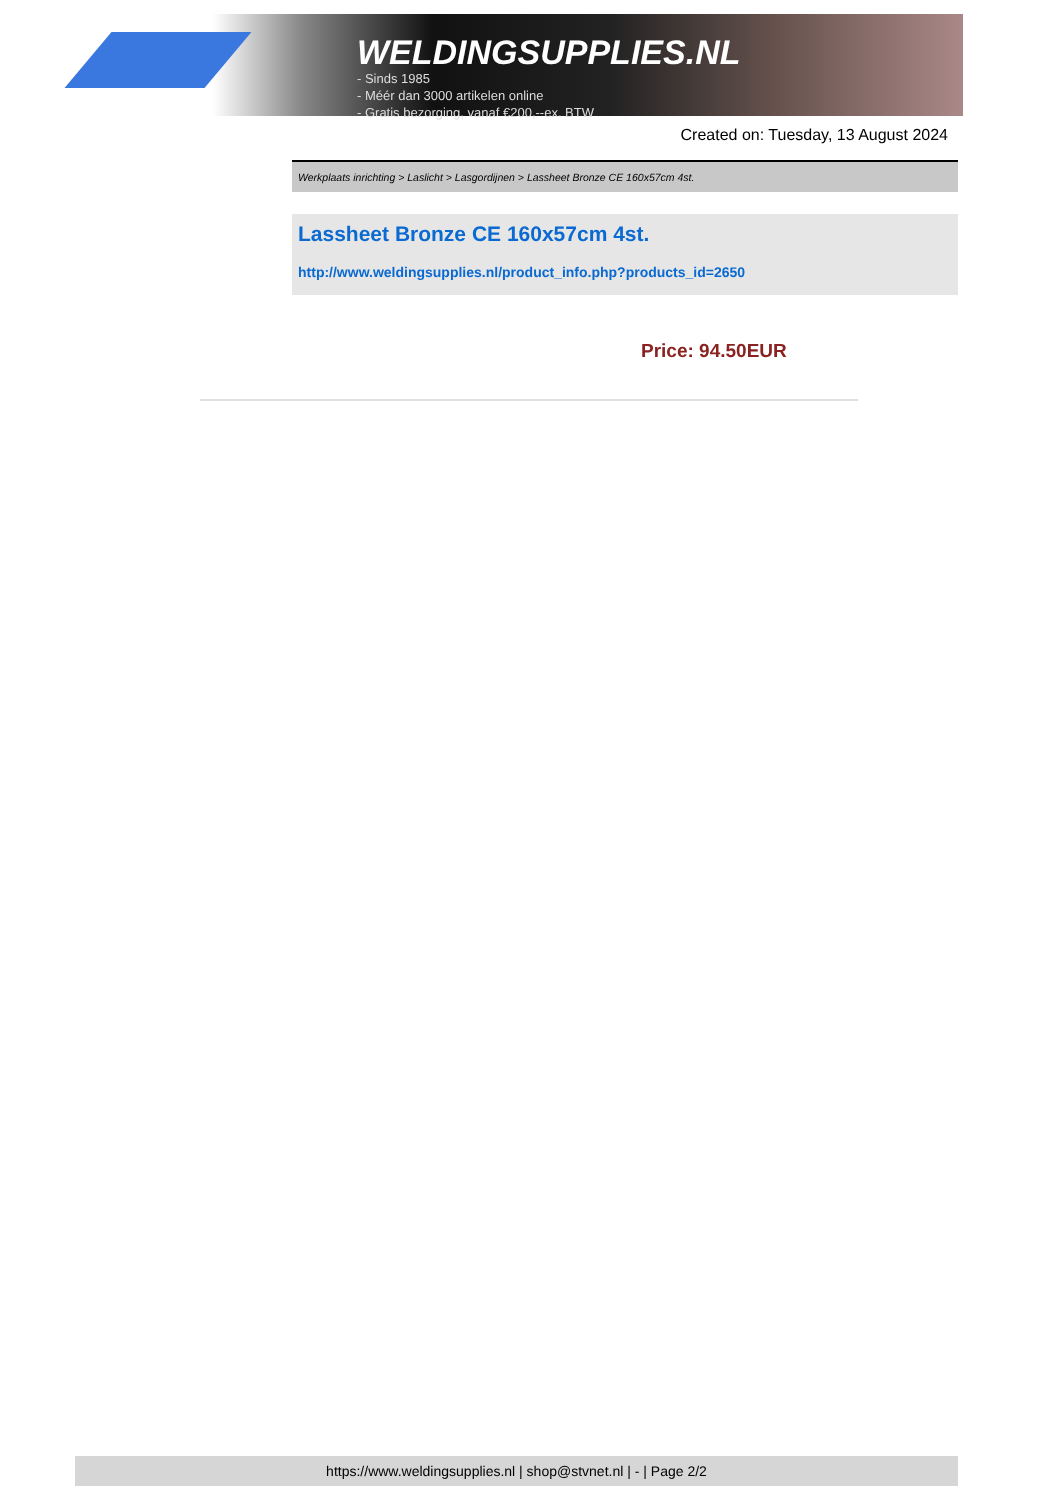WELDINGSUPPLIES.NL
- Sinds 1985
- Méér dan 3000 artikelen online
- Gratis bezorging, vanaf €200,--ex. BTW
Created on: Tuesday, 13 August 2024
Werkplaats inrichting > Laslicht > Lasgordijnen > Lassheet Bronze CE 160x57cm 4st.
Lassheet Bronze CE 160x57cm 4st.
http://www.weldingsupplies.nl/product_info.php?products_id=2650
Price: 94.50EUR
https://www.weldingsupplies.nl | shop@stvnet.nl | - | Page 2/2